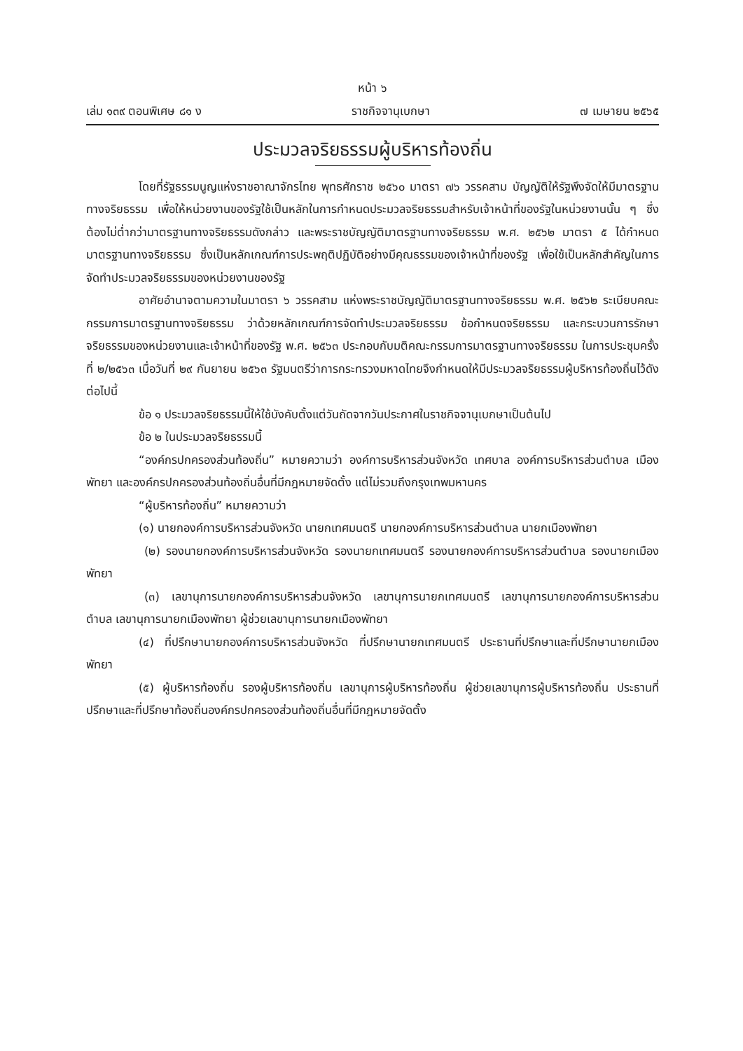หน้า ๖
เล่ม ๑๓๙ ตอนพิเศษ ๘๑ ง ราชกิจจานุเบกษา ๗ เมษายน ๒๕๖๕
ประมวลจริยธรรมผู้บริหารท้องถิ่น
โดยที่รัฐธรรมนูญแห่งราชอาณาจักรไทย พุทธศักราช ๒๕๖๐ มาตรา ๗๖ วรรคสาม บัญญัติให้รัฐพึงจัดให้มีมาตรฐานทางจริยธรรม เพื่อให้หน่วยงานของรัฐใช้เป็นหลักในการกำหนดประมวลจริยธรรมสำหรับเจ้าหน้าที่ของรัฐในหน่วยงานนั้น ๆ ซึ่งต้องไม่ต่ำกว่ามาตรฐานทางจริยธรรมดังกล่าว และพระราชบัญญัติมาตรฐานทางจริยธรรม พ.ศ. ๒๕๖๒ มาตรา ๕ ได้กำหนดมาตรฐานทางจริยธรรม ซึ่งเป็นหลักเกณฑ์การประพฤติปฏิบัติอย่างมีคุณธรรมของเจ้าหน้าที่ของรัฐ เพื่อใช้เป็นหลักสำคัญในการจัดทำประมวลจริยธรรมของหน่วยงานของรัฐ
อาศัยอำนาจตามความในมาตรา ๖ วรรคสาม แห่งพระราชบัญญัติมาตรฐานทางจริยธรรม พ.ศ. ๒๕๖๒ ระเบียบคณะกรรมการมาตรฐานทางจริยธรรม ว่าด้วยหลักเกณฑ์การจัดทำประมวลจริยธรรม ข้อกำหนดจริยธรรม และกระบวนการรักษาจริยธรรมของหน่วยงานและเจ้าหน้าที่ของรัฐ พ.ศ. ๒๕๖๓ ประกอบกับมติคณะกรรมการมาตรฐานทางจริยธรรม ในการประชุมครั้งที่ ๒/๒๕๖๓ เมื่อวันที่ ๒๙ กันยายน ๒๕๖๓ รัฐมนตรีว่าการกระทรวงมหาดไทยจึงกำหนดให้มีประมวลจริยธรรมผู้บริหารท้องถิ่นไว้ดังต่อไปนี้
ข้อ ๑ ประมวลจริยธรรมนี้ให้ใช้บังคับตั้งแต่วันถัดจากวันประกาศในราชกิจจานุเบกษาเป็นต้นไป
ข้อ ๒ ในประมวลจริยธรรมนี้
“องค์กรปกครองส่วนท้องถิ่น” หมายความว่า องค์การบริหารส่วนจังหวัด เทศบาล องค์การบริหารส่วนตำบล เมืองพัทยา และองค์กรปกครองส่วนท้องถิ่นอื่นที่มีกฎหมายจัดตั้ง แต่ไม่รวมถึงกรุงเทพมหานคร
“ผู้บริหารท้องถิ่น” หมายความว่า
(๑) นายกองค์การบริหารส่วนจังหวัด นายกเทศมนตรี นายกองค์การบริหารส่วนตำบล นายกเมืองพัทยา
(๒) รองนายกองค์การบริหารส่วนจังหวัด รองนายกเทศมนตรี รองนายกองค์การบริหารส่วนตำบล รองนายกเมืองพัทยา
(๓) เลขานุการนายกองค์การบริหารส่วนจังหวัด เลขานุการนายกเทศมนตรี เลขานุการนายกองค์การบริหารส่วนตำบล เลขานุการนายกเมืองพัทยา ผู้ช่วยเลขานุการนายกเมืองพัทยา
(๔) ที่ปรึกษานายกองค์การบริหารส่วนจังหวัด ที่ปรึกษานายกเทศมนตรี ประธานที่ปรึกษาและที่ปรึกษานายกเมืองพัทยา
(๕) ผู้บริหารท้องถิ่น รองผู้บริหารท้องถิ่น เลขานุการผู้บริหารท้องถิ่น ผู้ช่วยเลขานุการผู้บริหารท้องถิ่น ประธานที่ปรึกษาและที่ปรึกษาท้องถิ่นองค์กรปกครองส่วนท้องถิ่นอื่นที่มีกฎหมายจัดตั้ง